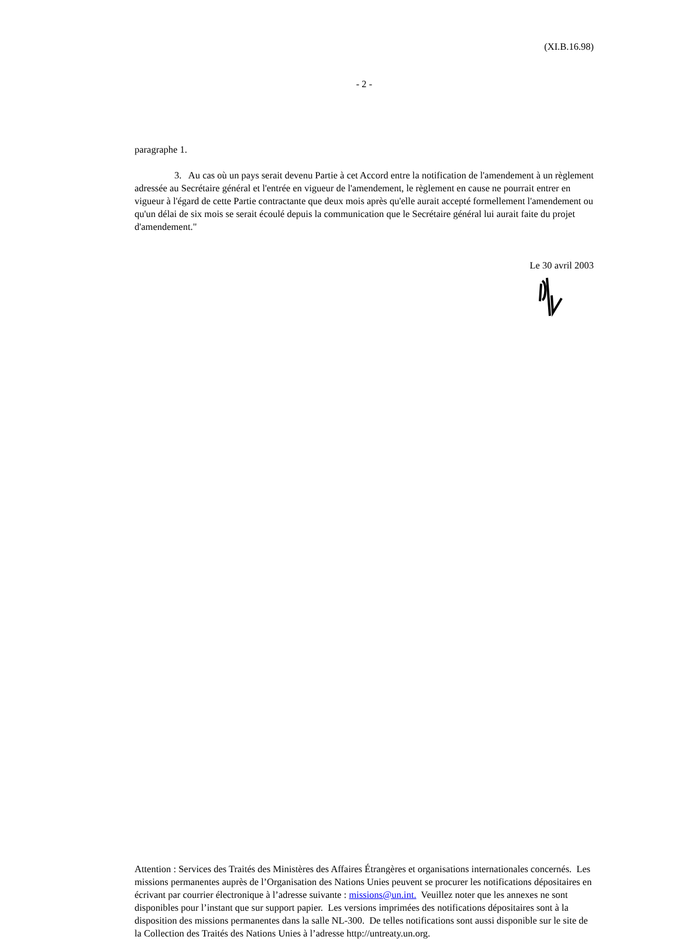(XI.B.16.98)
- 2 -
paragraphe 1.
3. Au cas où un pays serait devenu Partie à cet Accord entre la notification de l'amendement à un règlement adressée au Secrétaire général et l'entrée en vigueur de l'amendement, le règlement en cause ne pourrait entrer en vigueur à l'égard de cette Partie contractante que deux mois après qu'elle aurait accepté formellement l'amendement ou qu'un délai de six mois se serait écoulé depuis la communication que le Secrétaire général lui aurait faite du projet d'amendement."
Le 30 avril 2003
Attention : Services des Traités des Ministères des Affaires Étrangères et organisations internationales concernés. Les missions permanentes auprès de l’Organisation des Nations Unies peuvent se procurer les notifications dépositaires en écrivant par courrier électronique à l’adresse suivante : missions@un.int. Veuillez noter que les annexes ne sont disponibles pour l’instant que sur support papier. Les versions imprimées des notifications dépositaires sont à la disposition des missions permanentes dans la salle NL-300. De telles notifications sont aussi disponible sur le site de la Collection des Traités des Nations Unies à l’adresse http://untreaty.un.org.